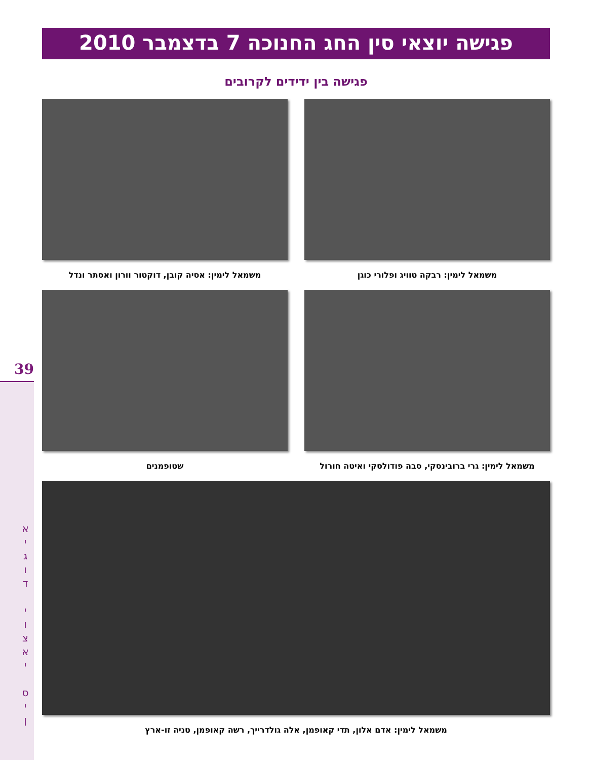פגישה יוצאי סין החג החנוכה 7 בדצמבר 2010
פגישה בין ידידים לקרובים
משמאל לימין: רבקה טוויג ופלורי כוגן משמאל לימין: אסיה קובן, דוקטור וורון ואסתר ונדל
משמאל לימין: גרי ברובינסקי, סבה פודולסקי ואיטה חורול
שטופמנים
משמאל לימין: אדם אלון, תדי קאופמן, אלה גולדרייך, רשה קאופמן, טניה זו-ארץ
39
א
י
ג
ו
ד
י
ו
צ
א
י
ס
י
ן